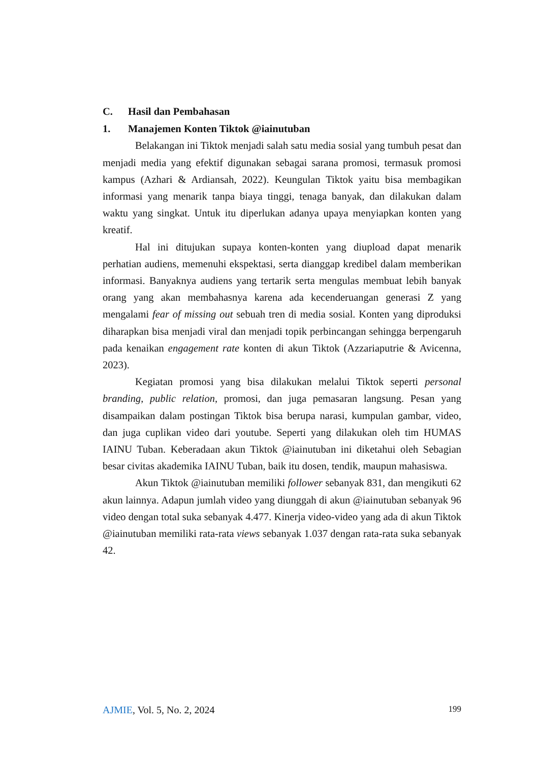C. Hasil dan Pembahasan
1. Manajemen Konten Tiktok @iainutuban
Belakangan ini Tiktok menjadi salah satu media sosial yang tumbuh pesat dan menjadi media yang efektif digunakan sebagai sarana promosi, termasuk promosi kampus (Azhari & Ardiansah, 2022). Keungulan Tiktok yaitu bisa membagikan informasi yang menarik tanpa biaya tinggi, tenaga banyak, dan dilakukan dalam waktu yang singkat. Untuk itu diperlukan adanya upaya menyiapkan konten yang kreatif.
Hal ini ditujukan supaya konten-konten yang diupload dapat menarik perhatian audiens, memenuhi ekspektasi, serta dianggap kredibel dalam memberikan informasi. Banyaknya audiens yang tertarik serta mengulas membuat lebih banyak orang yang akan membahasnya karena ada kecenderuangan generasi Z yang mengalami fear of missing out sebuah tren di media sosial. Konten yang diproduksi diharapkan bisa menjadi viral dan menjadi topik perbincangan sehingga berpengaruh pada kenaikan engagement rate konten di akun Tiktok (Azzariaputrie & Avicenna, 2023).
Kegiatan promosi yang bisa dilakukan melalui Tiktok seperti personal branding, public relation, promosi, dan juga pemasaran langsung. Pesan yang disampaikan dalam postingan Tiktok bisa berupa narasi, kumpulan gambar, video, dan juga cuplikan video dari youtube. Seperti yang dilakukan oleh tim HUMAS IAINU Tuban. Keberadaan akun Tiktok @iainutuban ini diketahui oleh Sebagian besar civitas akademika IAINU Tuban, baik itu dosen, tendik, maupun mahasiswa.
Akun Tiktok @iainutuban memiliki follower sebanyak 831, dan mengikuti 62 akun lainnya. Adapun jumlah video yang diunggah di akun @iainutuban sebanyak 96 video dengan total suka sebanyak 4.477. Kinerja video-video yang ada di akun Tiktok @iainutuban memiliki rata-rata views sebanyak 1.037 dengan rata-rata suka sebanyak 42.
AJMIE, Vol. 5, No. 2, 2024
199